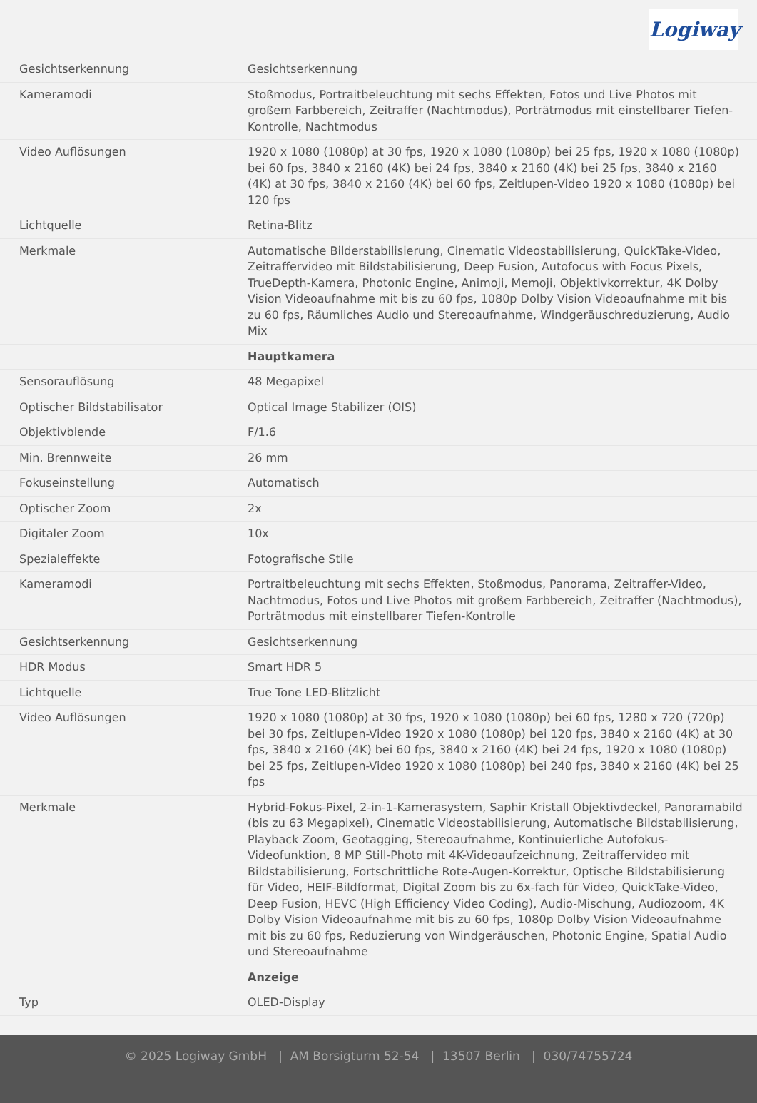Logiway
| Gesichtserkennung | Gesichtserkennung |
| Kameramodi | Stoßmodus, Portraitbeleuchtung mit sechs Effekten, Fotos und Live Photos mit großem Farbbereich, Zeitraffer (Nachtmodus), Porträtmodus mit einstellbarer Tiefen-Kontrolle, Nachtmodus |
| Video Auflösungen | 1920 x 1080 (1080p) at 30 fps, 1920 x 1080 (1080p) bei 25 fps, 1920 x 1080 (1080p) bei 60 fps, 3840 x 2160 (4K) bei 24 fps, 3840 x 2160 (4K) bei 25 fps, 3840 x 2160 (4K) at 30 fps, 3840 x 2160 (4K) bei 60 fps, Zeitlupen-Video 1920 x 1080 (1080p) bei 120 fps |
| Lichtquelle | Retina-Blitz |
| Merkmale | Automatische Bilderstabilisierung, Cinematic Videostabilisierung, QuickTake-Video, Zeitraffervideo mit Bildstabilisierung, Deep Fusion, Autofocus with Focus Pixels, TrueDepth-Kamera, Photonic Engine, Animoji, Memoji, Objektivkorrektur, 4K Dolby Vision Videoaufnahme mit bis zu 60 fps, 1080p Dolby Vision Videoaufnahme mit bis zu 60 fps, Räumliches Audio und Stereoaufnahme, Windgeräuschreduzierung, Audio Mix |
| | Hauptkamera |
| Sensorauflösung | 48 Megapixel |
| Optischer Bildstabilisator | Optical Image Stabilizer (OIS) |
| Objektivblende | F/1.6 |
| Min. Brennweite | 26 mm |
| Fokuseinstellung | Automatisch |
| Optischer Zoom | 2x |
| Digitaler Zoom | 10x |
| Spezialeffekte | Fotografische Stile |
| Kameramodi | Portraitbeleuchtung mit sechs Effekten, Stoßmodus, Panorama, Zeitraffer-Video, Nachtmodus, Fotos und Live Photos mit großem Farbbereich, Zeitraffer (Nachtmodus), Porträtmodus mit einstellbarer Tiefen-Kontrolle |
| Gesichtserkennung | Gesichtserkennung |
| HDR Modus | Smart HDR 5 |
| Lichtquelle | True Tone LED-Blitzlicht |
| Video Auflösungen | 1920 x 1080 (1080p) at 30 fps, 1920 x 1080 (1080p) bei 60 fps, 1280 x 720 (720p) bei 30 fps, Zeitlupen-Video 1920 x 1080 (1080p) bei 120 fps, 3840 x 2160 (4K) at 30 fps, 3840 x 2160 (4K) bei 60 fps, 3840 x 2160 (4K) bei 24 fps, 1920 x 1080 (1080p) bei 25 fps, Zeitlupen-Video 1920 x 1080 (1080p) bei 240 fps, 3840 x 2160 (4K) bei 25 fps |
| Merkmale | Hybrid-Fokus-Pixel, 2-in-1-Kamerasystem, Saphir Kristall Objektivdeckel, Panoramabild (bis zu 63 Megapixel), Cinematic Videostabilisierung, Automatische Bildstabilisierung, Playback Zoom, Geotagging, Stereoaufnahme, Kontinuierliche Autofokus-Videofunktion, 8 MP Still-Photo mit 4K-Videoaufzeichnung, Zeitraffervideo mit Bildstabilisierung, Fortschrittliche Rote-Augen-Korrektur, Optische Bildstabilisierung für Video, HEIF-Bildformat, Digital Zoom bis zu 6x-fach für Video, QuickTake-Video, Deep Fusion, HEVC (High Efficiency Video Coding), Audio-Mischung, Audiozoom, 4K Dolby Vision Videoaufnahme mit bis zu 60 fps, 1080p Dolby Vision Videoaufnahme mit bis zu 60 fps, Reduzierung von Windgeräuschen, Photonic Engine, Spatial Audio und Stereoaufnahme |
| | Anzeige |
| Typ | OLED-Display |
© 2025 Logiway GmbH | AM Borsigturm 52-54 | 13507 Berlin | 030/74755724